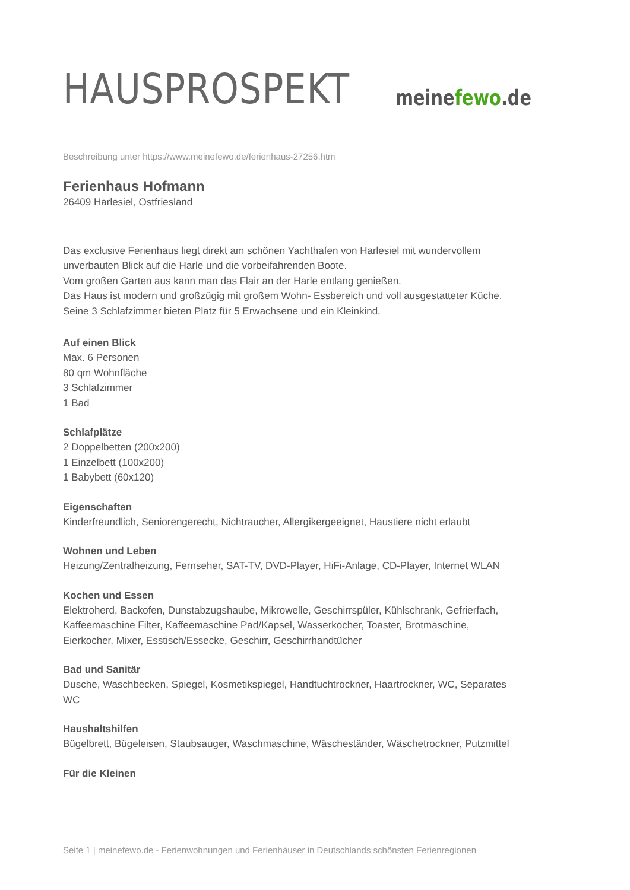HAUSPROSPEKT
meinefewo.de
Beschreibung unter https://www.meinefewo.de/ferienhaus-27256.htm
Ferienhaus Hofmann
26409 Harlesiel, Ostfriesland
Das exclusive Ferienhaus liegt direkt am schönen Yachthafen von Harlesiel mit wundervollem unverbauten Blick auf die Harle und die vorbeifahrenden Boote.
Vom großen Garten aus kann man das Flair an der Harle entlang genießen.
Das Haus ist modern und großzügig mit großem Wohn- Essbereich und voll ausgestatteter Küche.
Seine 3 Schlafzimmer bieten Platz für 5 Erwachsene und ein Kleinkind.
Auf einen Blick
Max. 6 Personen
80 qm Wohnfläche
3 Schlafzimmer
1 Bad
Schlafplätze
2 Doppelbetten (200x200)
1 Einzelbett (100x200)
1 Babybett (60x120)
Eigenschaften
Kinderfreundlich, Seniorengerecht, Nichtraucher, Allergikergeeignet, Haustiere nicht erlaubt
Wohnen und Leben
Heizung/Zentralheizung, Fernseher, SAT-TV, DVD-Player, HiFi-Anlage, CD-Player, Internet WLAN
Kochen und Essen
Elektroherd, Backofen, Dunstabzugshaube, Mikrowelle, Geschirrspüler, Kühlschrank, Gefrierfach, Kaffeemaschine Filter, Kaffeemaschine Pad/Kapsel, Wasserkocher, Toaster, Brotmaschine, Eierkocher, Mixer, Esstisch/Essecke, Geschirr, Geschirrhandtücher
Bad und Sanitär
Dusche, Waschbecken, Spiegel, Kosmetikspiegel, Handtuchtrockner, Haartrockner, WC, Separates WC
Haushaltshilfen
Bügelbrett, Bügeleisen, Staubsauger, Waschmaschine, Wäscheständer, Wäschetrockner, Putzmittel
Für die Kleinen
Seite 1 | meinefewo.de - Ferienwohnungen und Ferienhäuser in Deutschlands schönsten Ferienregionen